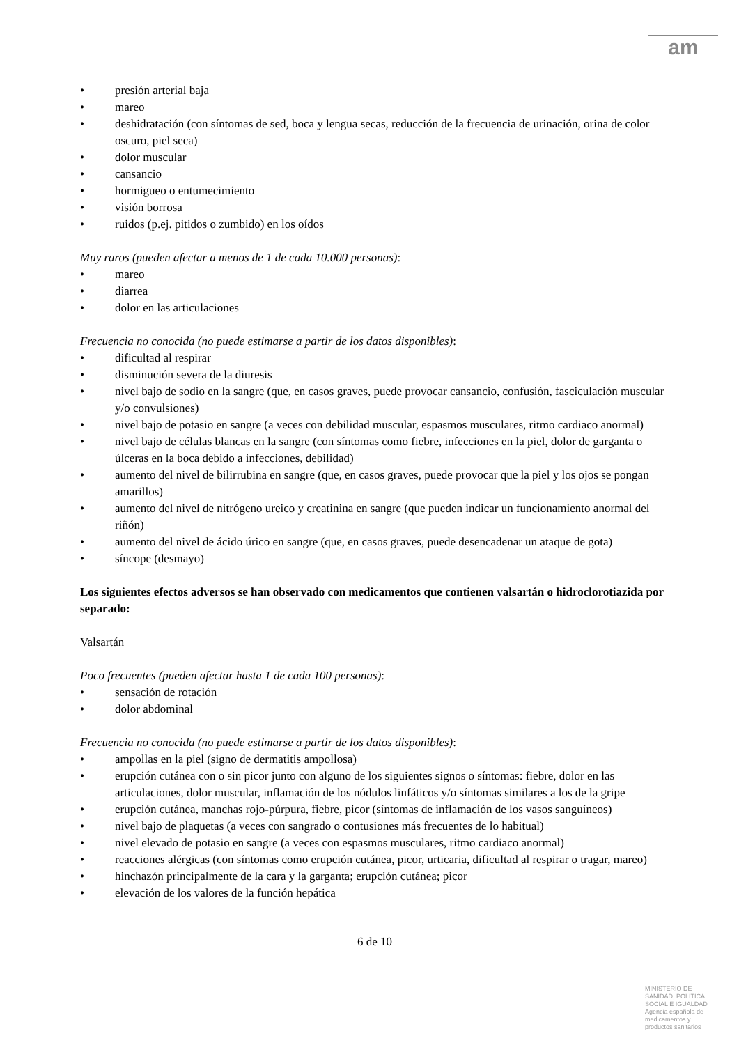am
presión arterial baja
mareo
deshidratación (con síntomas de sed, boca y lengua secas, reducción de la frecuencia de urinación, orina de color oscuro, piel seca)
dolor muscular
cansancio
hormigueo o entumecimiento
visión borrosa
ruidos (p.ej. pitidos o zumbido) en los oídos
Muy raros (pueden afectar a menos de 1 de cada 10.000 personas):
mareo
diarrea
dolor en las articulaciones
Frecuencia no conocida (no puede estimarse a partir de los datos disponibles):
dificultad al respirar
disminución severa de la diuresis
nivel bajo de sodio en la sangre (que, en casos graves, puede provocar cansancio, confusión, fasciculación muscular y/o convulsiones)
nivel bajo de potasio en sangre (a veces con debilidad muscular, espasmos musculares, ritmo cardiaco anormal)
nivel bajo de células blancas en la sangre (con síntomas como fiebre, infecciones en la piel, dolor de garganta o úlceras en la boca debido a infecciones, debilidad)
aumento del nivel de bilirrubina en sangre (que, en casos graves, puede provocar que la piel y los ojos se pongan amarillos)
aumento del nivel de nitrógeno ureico y creatinina en sangre (que pueden indicar un funcionamiento anormal del riñón)
aumento del nivel de ácido úrico en sangre (que, en casos graves, puede desencadenar un ataque de gota)
síncope (desmayo)
Los siguientes efectos adversos se han observado con medicamentos que contienen valsartán o hidroclorotiazida por separado:
Valsartán
Poco frecuentes (pueden afectar hasta 1 de cada 100 personas):
sensación de rotación
dolor abdominal
Frecuencia no conocida (no puede estimarse a partir de los datos disponibles):
ampollas en la piel (signo de dermatitis ampollosa)
erupción cutánea con o sin picor junto con alguno de los siguientes signos o síntomas: fiebre, dolor en las articulaciones, dolor muscular, inflamación de los nódulos linfáticos y/o síntomas similares a los de la gripe
erupción cutánea, manchas rojo-púrpura, fiebre, picor (síntomas de inflamación de los vasos sanguíneos)
nivel bajo de plaquetas (a veces con sangrado o contusiones más frecuentes de lo habitual)
nivel elevado de potasio en sangre (a veces con espasmos musculares, ritmo cardiaco anormal)
reacciones alérgicas (con síntomas como erupción cutánea, picor, urticaria, dificultad al respirar o tragar, mareo)
hinchazón principalmente de la cara y la garganta; erupción cutánea; picor
elevación de los valores de la función hepática
6 de 10
MINISTERIO DE
SANIDAD, POLITICA
SOCIAL E IGUALDAD
Agencia española de
medicamentos y
productos sanitarios